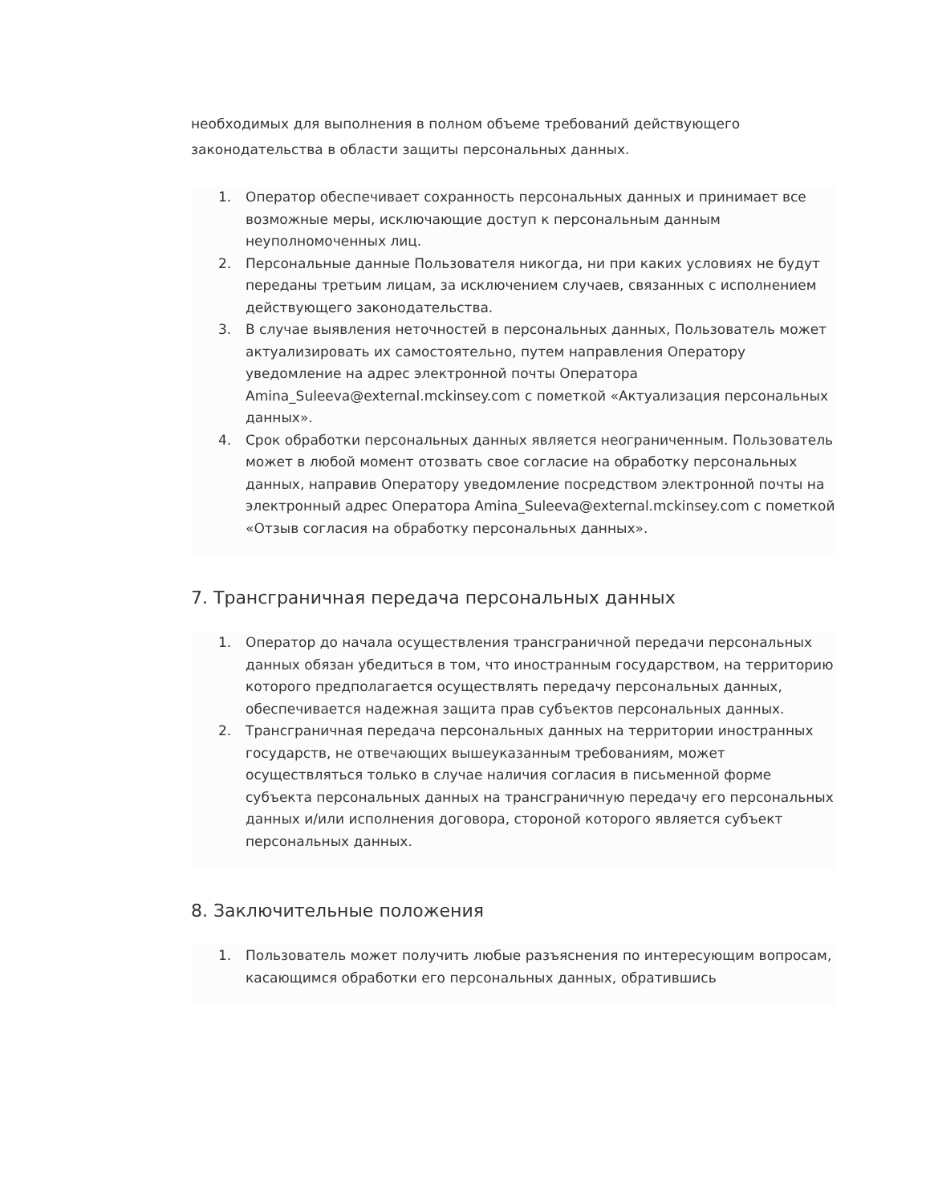необходимых для выполнения в полном объеме требований действующего законодательства в области защиты персональных данных.
1. Оператор обеспечивает сохранность персональных данных и принимает все возможные меры, исключающие доступ к персональным данным неуполномоченных лиц.
2. Персональные данные Пользователя никогда, ни при каких условиях не будут переданы третьим лицам, за исключением случаев, связанных с исполнением действующего законодательства.
3. В случае выявления неточностей в персональных данных, Пользователь может актуализировать их самостоятельно, путем направления Оператору уведомление на адрес электронной почты Оператора Amina_Suleeva@external.mckinsey.com с пометкой «Актуализация персональных данных».
4. Срок обработки персональных данных является неограниченным. Пользователь может в любой момент отозвать свое согласие на обработку персональных данных, направив Оператору уведомление посредством электронной почты на электронный адрес Оператора Amina_Suleeva@external.mckinsey.com с пометкой «Отзыв согласия на обработку персональных данных».
7. Трансграничная передача персональных данных
1. Оператор до начала осуществления трансграничной передачи персональных данных обязан убедиться в том, что иностранным государством, на территорию которого предполагается осуществлять передачу персональных данных, обеспечивается надежная защита прав субъектов персональных данных.
2. Трансграничная передача персональных данных на территории иностранных государств, не отвечающих вышеуказанным требованиям, может осуществляться только в случае наличия согласия в письменной форме субъекта персональных данных на трансграничную передачу его персональных данных и/или исполнения договора, стороной которого является субъект персональных данных.
8. Заключительные положения
1. Пользователь может получить любые разъяснения по интересующим вопросам, касающимся обработки его персональных данных, обратившись